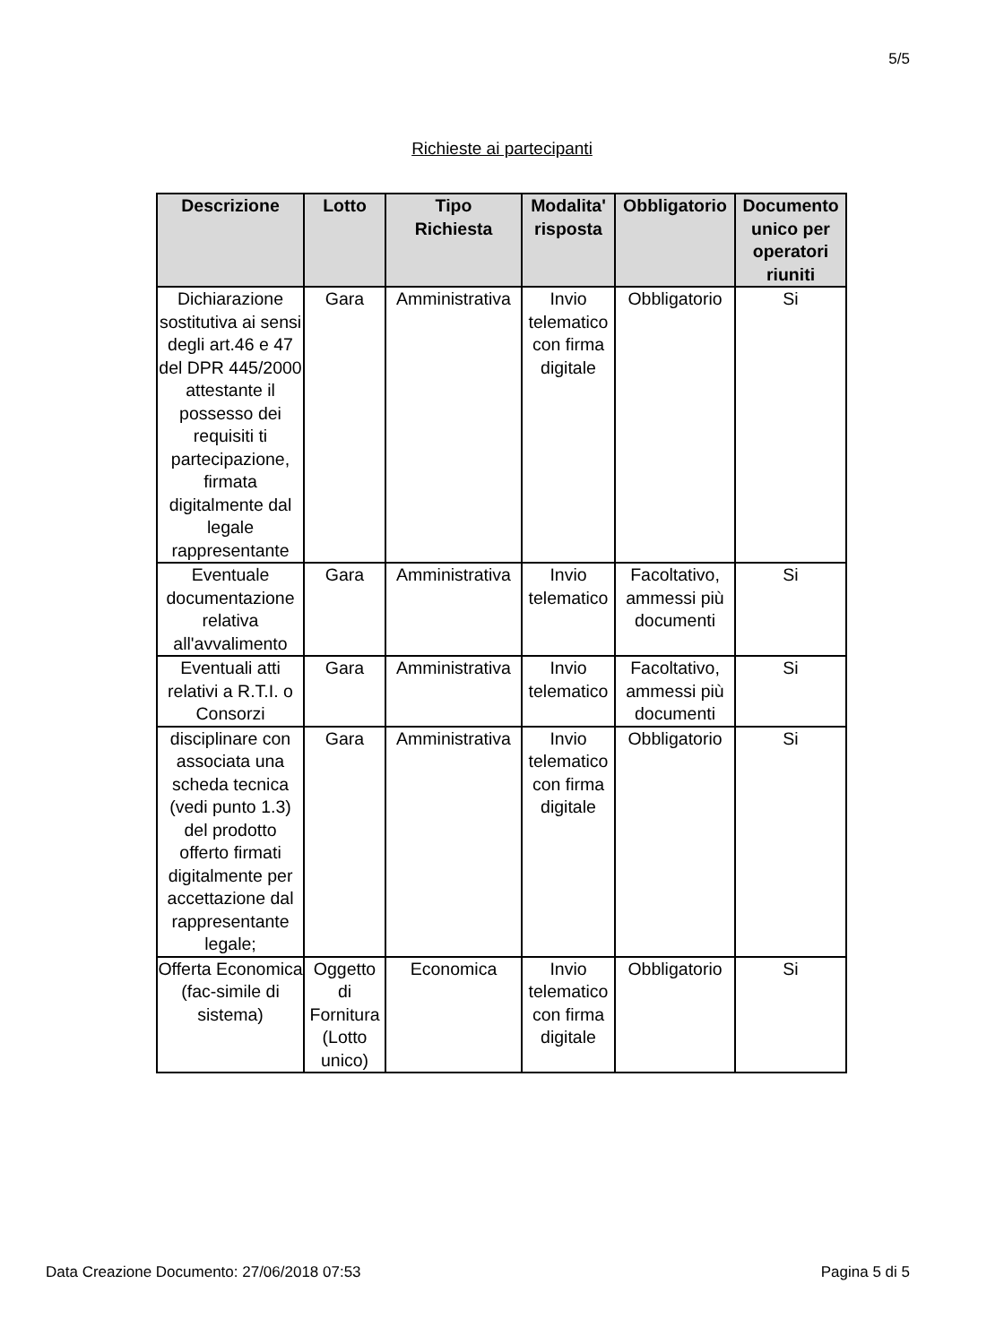5/5
Richieste ai partecipanti
| Descrizione | Lotto | Tipo Richiesta | Modalita' risposta | Obbligatorio | Documento unico per operatori riuniti |
| --- | --- | --- | --- | --- | --- |
| Dichiarazione sostitutiva ai sensi degli art.46 e 47 del DPR 445/2000 attestante il possesso dei requisiti ti partecipazione, firmata digitalmente dal legale rappresentante | Gara | Amministrativa | Invio telematico con firma digitale | Obbligatorio | Si |
| Eventuale documentazione relativa all'avvalimento | Gara | Amministrativa | Invio telematico | Facoltativo, ammessi più documenti | Si |
| Eventuali atti relativi a R.T.I. o Consorzi | Gara | Amministrativa | Invio telematico | Facoltativo, ammessi più documenti | Si |
| disciplinare con associata una scheda tecnica (vedi punto 1.3) del prodotto offerto firmati digitalmente per accettazione dal rappresentante legale; | Gara | Amministrativa | Invio telematico con firma digitale | Obbligatorio | Si |
| Offerta Economica (fac-simile di sistema) | Oggetto di Fornitura (Lotto unico) | Economica | Invio telematico con firma digitale | Obbligatorio | Si |
Data Creazione Documento: 27/06/2018 07:53 Pagina 5 di 5